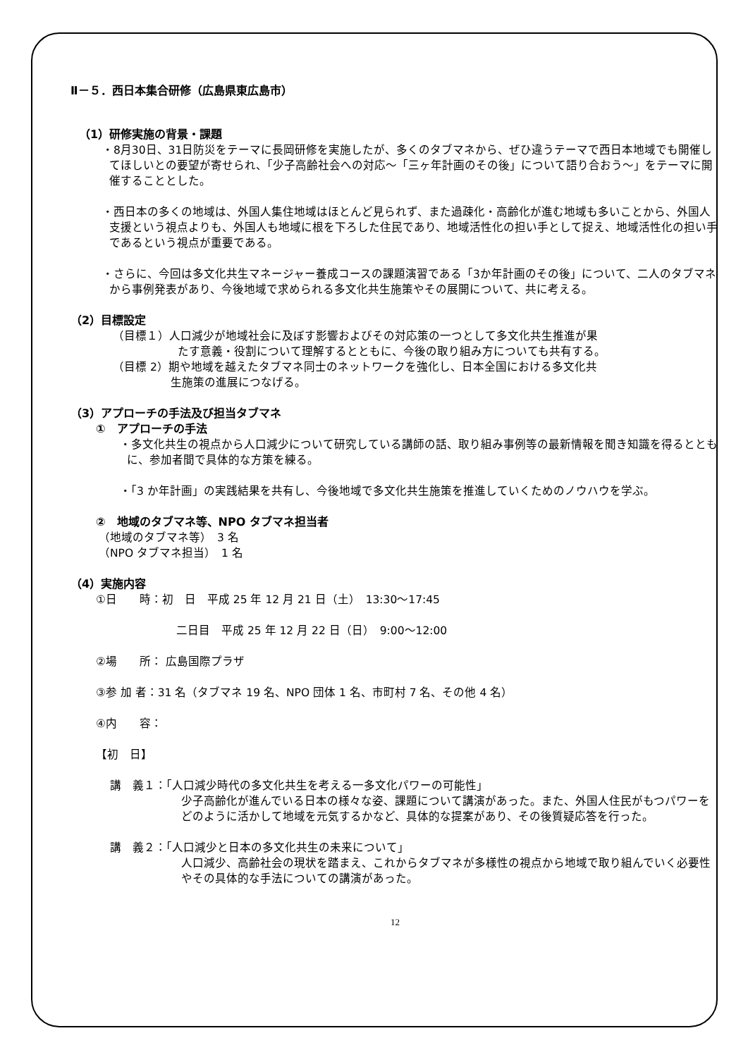Ⅱ－５．西日本集合研修（広島県東広島市）
（1）研修実施の背景・課題
・8月30日、31日防災をテーマに長岡研修を実施したが、多くのタブマネから、ぜひ違うテーマで西日本地域でも開催してほしいとの要望が寄せられ、「少子高齢社会への対応～「三ヶ年計画のその後」について語り合おう～」をテーマに開催することとした。
・西日本の多くの地域は、外国人集住地域はほとんど見られず、また過疎化・高齢化が進む地域も多いことから、外国人支援という視点よりも、外国人も地域に根を下ろした住民であり、地域活性化の担い手として捉え、地域活性化の担い手であるという視点が重要である。
・さらに、今回は多文化共生マネージャー養成コースの課題演習である「3か年計画のその後」について、二人のタブマネから事例発表があり、今後地域で求められる多文化共生施策やその展開について、共に考える。
（2）目標設定
（目標１）人口減少が地域社会に及ぼす影響およびその対応策の一つとして多文化共生推進が果
たす意義・役割について理解するとともに、今後の取り組み方についても共有する。
（目標 2）期や地域を越えたタブマネ同士のネットワークを強化し、日本全国における多文化共
生施策の進展につなげる。
（3）アプローチの手法及び担当タブマネ
①　アプローチの手法
・多文化共生の視点から人口減少について研究している講師の話、取り組み事例等の最新情報を聞き知識を得るとともに、参加者間で具体的な方策を練る。
・「3 か年計画」の実践結果を共有し、今後地域で多文化共生施策を推進していくためのノウハウを学ぶ。
②　地域のタブマネ等、NPO タブマネ担当者
（地域のタブマネ等）　3 名
（NPO タブマネ担当）　1 名
（4）実施内容
①日　　時：初　日　平成 25 年 12 月 21 日（土）　13:30～17:45
二日目　平成 25 年 12 月 22 日（日）　9:00～12:00
②場　　所： 広島国際プラザ
③参 加 者：31 名（タブマネ 19 名、NPO 団体 1 名、市町村 7 名、その他 4 名）
④内　　容：
【初　日】
講　義１：「人口減少時代の多文化共生を考える一多文化パワーの可能性」
少子高齢化が進んでいる日本の様々な姿、課題について講演があった。また、外国人住民がもつパワーをどのように活かして地域を元気するかなど、具体的な提案があり、その後質疑応答を行った。
講　義２：「人口減少と日本の多文化共生の未来について」
人口減少、高齢社会の現状を踏まえ、これからタブマネが多様性の視点から地域で取り組んでいく必要性やその具体的な手法についての講演があった。
12